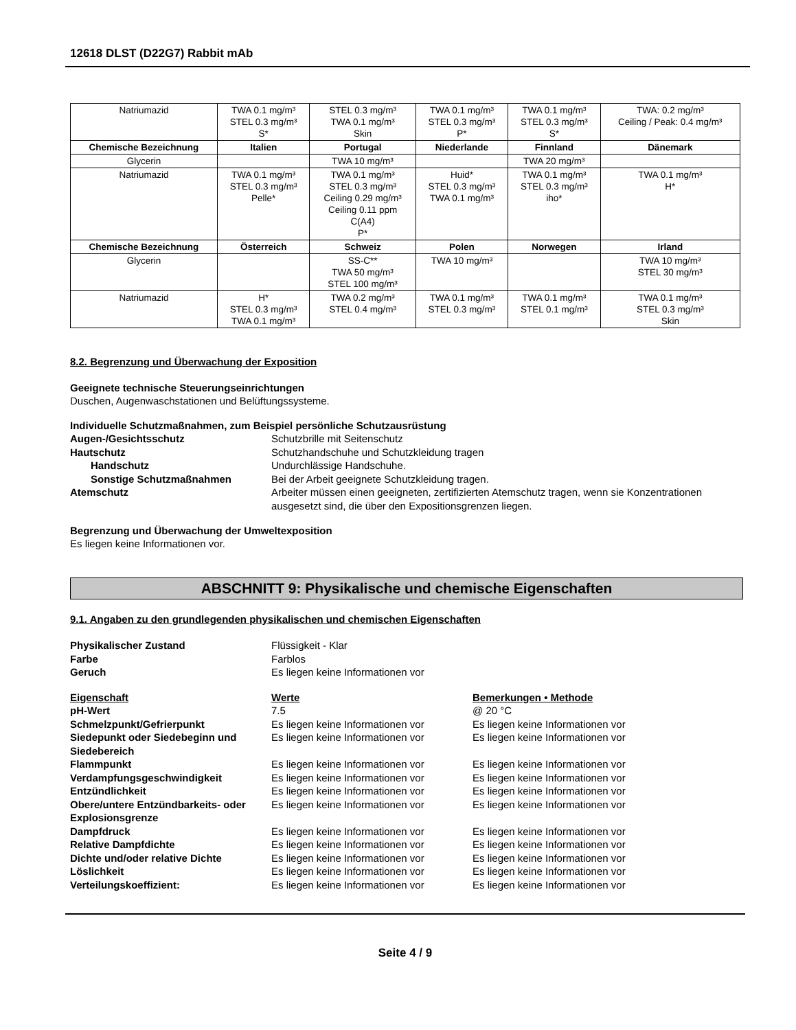12618 DLST (D22G7) Rabbit mAb
| Natriumazid | TWA 0.1 mg/m³ STEL 0.3 mg/m³ S* | STEL 0.3 mg/m³ TWA 0.1 mg/m³ Skin | TWA 0.1 mg/m³ STEL 0.3 mg/m³ P* | TWA 0.1 mg/m³ STEL 0.3 mg/m³ S* | TWA: 0.2 mg/m³ Ceiling / Peak: 0.4 mg/m³ |
| Chemische Bezeichnung | Italien | Portugal | Niederlande | Finnland | Dänemark |
| Glycerin | | TWA 10 mg/m³ | | TWA 20 mg/m³ | |
| Natriumazid | TWA 0.1 mg/m³ STEL 0.3 mg/m³ Pelle* | TWA 0.1 mg/m³ STEL 0.3 mg/m³ Ceiling 0.29 mg/m³ Ceiling 0.11 ppm C(A4) P* | Huid* STEL 0.3 mg/m³ TWA 0.1 mg/m³ | TWA 0.1 mg/m³ STEL 0.3 mg/m³ iho* | TWA 0.1 mg/m³ H* |
| Chemische Bezeichnung | Österreich | Schweiz | Polen | Norwegen | Irland |
| Glycerin | | SS-C** TWA 50 mg/m³ STEL 100 mg/m³ | TWA 10 mg/m³ | | TWA 10 mg/m³ STEL 30 mg/m³ |
| Natriumazid | H* STEL 0.3 mg/m³ TWA 0.1 mg/m³ | TWA 0.2 mg/m³ STEL 0.4 mg/m³ | TWA 0.1 mg/m³ STEL 0.3 mg/m³ | TWA 0.1 mg/m³ STEL 0.1 mg/m³ | TWA 0.1 mg/m³ STEL 0.3 mg/m³ Skin |
8.2. Begrenzung und Überwachung der Exposition
Geeignete technische Steuerungseinrichtungen
Duschen, Augenwaschstationen und Belüftungssysteme.
Individuelle Schutzmaßnahmen, zum Beispiel persönliche Schutzausrüstung
Augen-/Gesichtsschutz Schutzbrille mit Seitenschutz Hautschutz Schutzhandschuhe und Schutzkleidung tragen Handschutz Undurchlässige Handschuhe. Sonstige Schutzmaßnahmen Bei der Arbeit geeignete Schutzkleidung tragen. Atemschutz Arbeiter müssen einen geeigneten, zertifizierten Atemschutz tragen, wenn sie Konzentrationen ausgesetzt sind, die über den Expositionsgrenzen liegen.
Begrenzung und Überwachung der Umweltexposition
Es liegen keine Informationen vor.
ABSCHNITT 9: Physikalische und chemische Eigenschaften
9.1. Angaben zu den grundlegenden physikalischen und chemischen Eigenschaften
Physikalischer Zustand Flüssigkeit - Klar Farbe Farblos Geruch Es liegen keine Informationen vor
Eigenschaft Werte Bemerkungen • Methode pH-Wert 7.5 @ 20 °C Schmelzpunkt/Gefrierpunkt Es liegen keine Informationen vor Es liegen keine Informationen vor Siedepunkt oder Siedebeginn und Siedebereich Es liegen keine Informationen vor Es liegen keine Informationen vor Flammpunkt Es liegen keine Informationen vor Es liegen keine Informationen vor Verdampfungsgeschwindigkeit Es liegen keine Informationen vor Es liegen keine Informationen vor Entzündlichkeit Es liegen keine Informationen vor Es liegen keine Informationen vor Obere/untere Entzündbarkeits- oder Explosionsgrenze Es liegen keine Informationen vor Es liegen keine Informationen vor Dampfdruck Es liegen keine Informationen vor Es liegen keine Informationen vor Relative Dampfdichte Es liegen keine Informationen vor Es liegen keine Informationen vor Dichte und/oder relative Dichte Es liegen keine Informationen vor Es liegen keine Informationen vor Löslichkeit Es liegen keine Informationen vor Es liegen keine Informationen vor Verteilungskoeffizient: Es liegen keine Informationen vor Es liegen keine Informationen vor
Seite 4 / 9